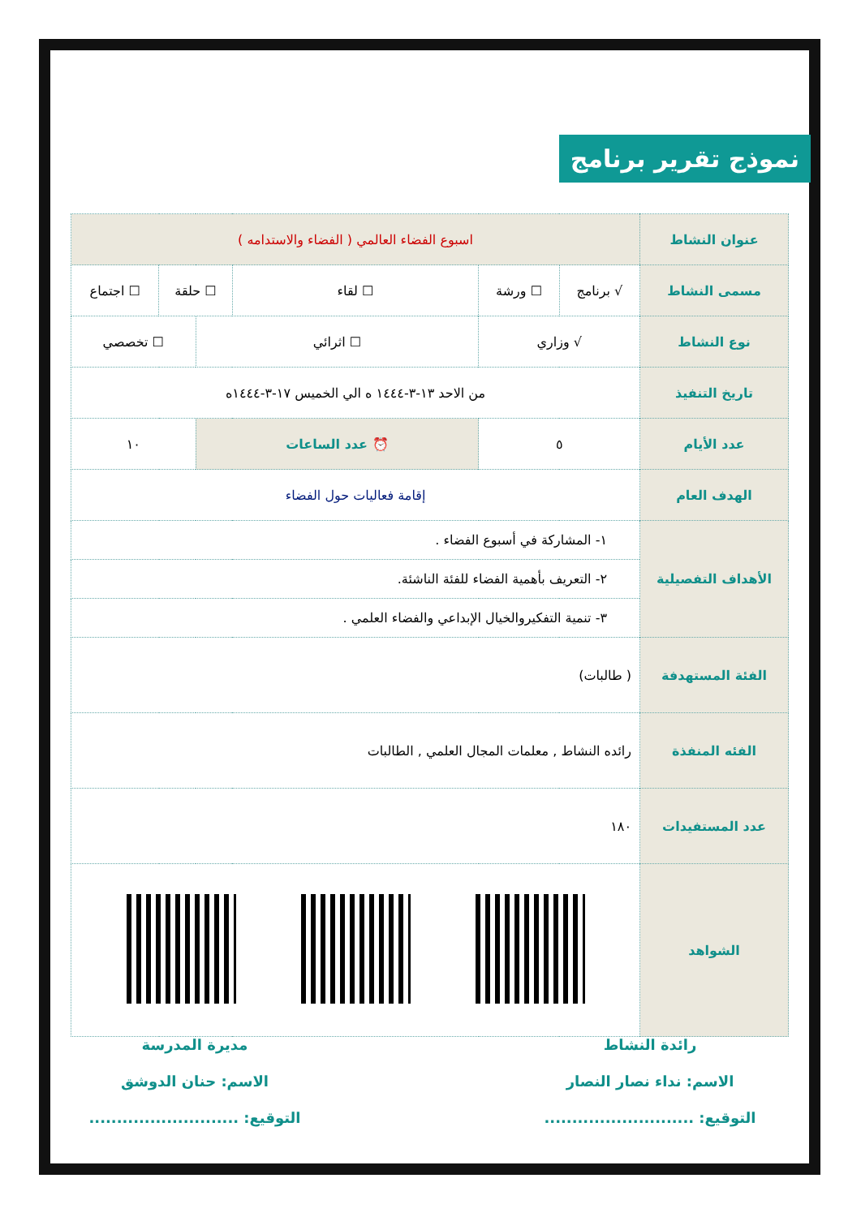نموذج تقرير برنامج
| عنوان النشاط | اسبوع الفضاء العالمي ( الفضاء والاستدامه ) | | | | | |
| مسمى النشاط | √ برنامج | ☐ ورشة | ☐ لقاء | ☐ حلقة | | ☐ اجتماع |
| نوع النشاط | √ وزاري | | ☐ اثرائي | | ☐ تخصصي | |
| تاريخ التنفيذ | من الاحد ١٣-٣-١٤٤٤ ه الي الخميس ١٧-٣-١٤٤٤ه | | | | | |
| عدد الأيام | ٥ | | ⏰ عدد الساعات | | ١٠ | |
| الهدف العام | إقامة فعاليات حول الفضاء | | | | | |
| الأهداف التفصيلية | ١- المشاركة في أسبوع الفضاء . | | | | | |
| | ٢- التعريف بأهمية الفضاء للفئة الناشئة. | | | | | |
| | ٣- تنمية التفكيروالخيال الإبداعي والفضاء العلمي . | | | | | |
| الفئة المستهدفة | ( طالبات) | | | | | |
| الفئه المنفذة | رائده النشاط , معلمات المجال العلمي , الطالبات | | | | | |
| عدد المستفيدات | ١٨٠ | | | | | |
| الشواهد | | | | | | |
رائدة النشاط
الاسم: نداء نصار النصار
التوقيع: ...........................
مديرة المدرسة
الاسم: حنان الدوشق
التوقيع: ...........................